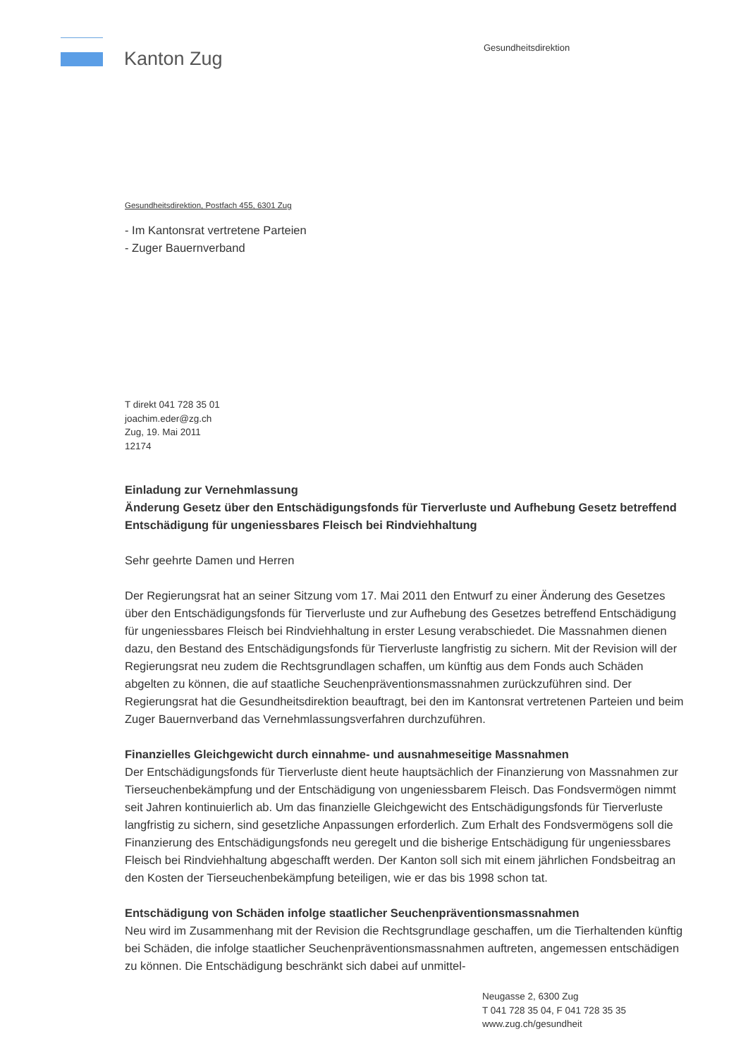Kanton Zug
Gesundheitsdirektion
Gesundheitsdirektion, Postfach 455, 6301 Zug
- Im Kantonsrat vertretene Parteien
- Zuger Bauernverband
T direkt 041 728 35 01
joachim.eder@zg.ch
Zug, 19. Mai 2011
12174
Einladung zur Vernehmlassung
Änderung Gesetz über den Entschädigungsfonds für Tierverluste und Aufhebung Gesetz betreffend Entschädigung für ungeniessbares Fleisch bei Rindviehhaltung
Sehr geehrte Damen und Herren
Der Regierungsrat hat an seiner Sitzung vom 17. Mai 2011 den Entwurf zu einer Änderung des Gesetzes über den Entschädigungsfonds für Tierverluste und zur Aufhebung des Gesetzes betreffend Entschädigung für ungeniessbares Fleisch bei Rindviehhaltung in erster Lesung verabschiedet. Die Massnahmen dienen dazu, den Bestand des Entschädigungsfonds für Tierverluste langfristig zu sichern. Mit der Revision will der Regierungsrat neu zudem die Rechtsgrundlagen schaffen, um künftig aus dem Fonds auch Schäden abgelten zu können, die auf staatliche Seuchenpräventionsmassnahmen zurückzuführen sind. Der Regierungsrat hat die Gesundheitsdirektion beauftragt, bei den im Kantonsrat vertretenen Parteien und beim Zuger Bauernverband das Vernehmlassungsverfahren durchzuführen.
Finanzielles Gleichgewicht durch einnahme- und ausnahmeseitige Massnahmen
Der Entschädigungsfonds für Tierverluste dient heute hauptsächlich der Finanzierung von Massnahmen zur Tierseuchenbekämpfung und der Entschädigung von ungeniessbarem Fleisch. Das Fondsvermögen nimmt seit Jahren kontinuierlich ab. Um das finanzielle Gleichgewicht des Entschädigungsfonds für Tierverluste langfristig zu sichern, sind gesetzliche Anpassungen erforderlich. Zum Erhalt des Fondsvermögens soll die Finanzierung des Entschädigungsfonds neu geregelt und die bisherige Entschädigung für ungeniessbares Fleisch bei Rindviehhaltung abgeschafft werden. Der Kanton soll sich mit einem jährlichen Fondsbeitrag an den Kosten der Tierseuchenbekämpfung beteiligen, wie er das bis 1998 schon tat.
Entschädigung von Schäden infolge staatlicher Seuchenpräventionsmassnahmen
Neu wird im Zusammenhang mit der Revision die Rechtsgrundlage geschaffen, um die Tierhaltenden künftig bei Schäden, die infolge staatlicher Seuchenpräventionsmassnahmen auftreten, angemessen entschädigen zu können. Die Entschädigung beschränkt sich dabei auf unmittel-
Neugasse 2, 6300 Zug
T 041 728 35 04, F 041 728 35 35
www.zug.ch/gesundheit